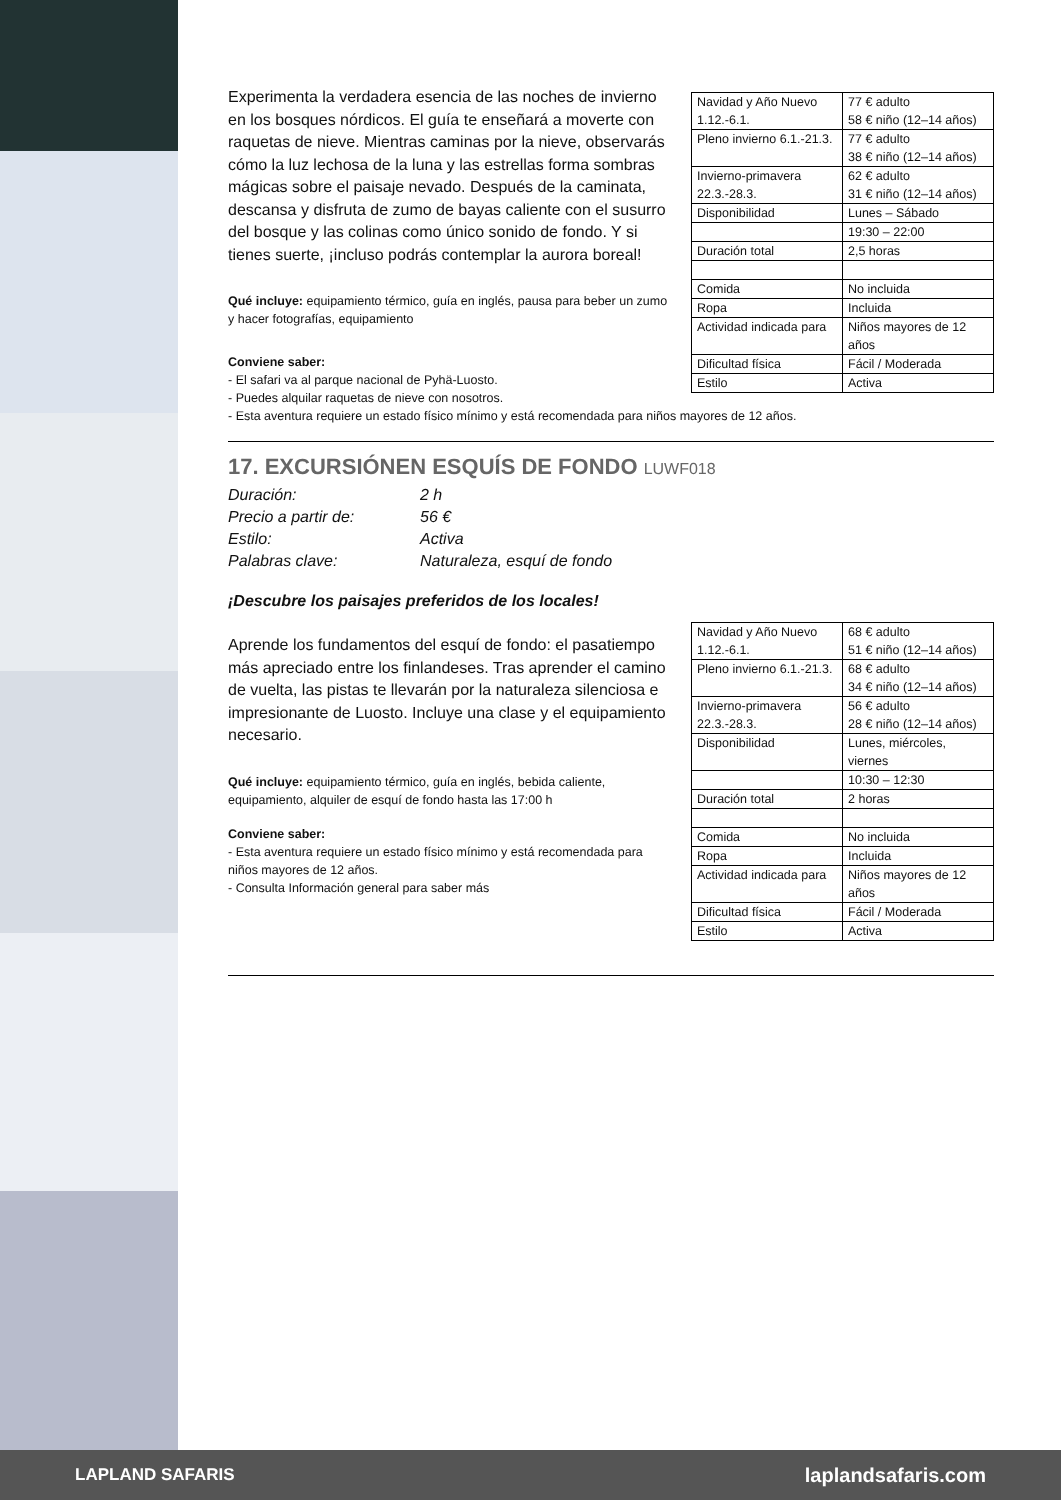Experimenta la verdadera esencia de las noches de invierno en los bosques nórdicos. El guía te enseñará a moverte con raquetas de nieve. Mientras caminas por la nieve, observarás cómo la luz lechosa de la luna y las estrellas forma sombras mágicas sobre el paisaje nevado. Después de la caminata, descansa y disfruta de zumo de bayas caliente con el susurro del bosque y las colinas como único sonido de fondo. Y si tienes suerte, ¡incluso podrás contemplar la aurora boreal!
Qué incluye: equipamiento térmico, guía en inglés, pausa para beber un zumo y hacer fotografías, equipamiento
| Navidad y Año Nuevo 1.12.-6.1. | 77 € adulto 58 € niño (12–14 años) |
| Pleno invierno 6.1.-21.3. | 77 € adulto 38 € niño (12–14 años) |
| Invierno-primavera 22.3.-28.3. | 62 € adulto 31 € niño (12–14 años) |
| Disponibilidad | Lunes – Sábado |
| | 19:30 – 22:00 |
| Duración total | 2,5 horas |
| Comida | No incluida |
| Ropa | Incluida |
| Actividad indicada para | Niños mayores de 12 años |
| Dificultad física | Fácil / Moderada |
| Estilo | Activa |
Conviene saber:
- El safari va al parque nacional de Pyhä-Luosto.
- Puedes alquilar raquetas de nieve con nosotros.
- Esta aventura requiere un estado físico mínimo y está recomendada para niños mayores de 12 años.
17. EXCURSIÓNEN ESQUÍS DE FONDO LUWF018
Duración: 2 h
Precio a partir de: 56 €
Estilo: Activa
Palabras clave: Naturaleza, esquí de fondo
¡Descubre los paisajes preferidos de los locales!
Aprende los fundamentos del esquí de fondo: el pasatiempo más apreciado entre los finlandeses. Tras aprender el camino de vuelta, las pistas te llevarán por la naturaleza silenciosa e impresionante de Luosto. Incluye una clase y el equipamiento necesario.
Qué incluye: equipamiento térmico, guía en inglés, bebida caliente, equipamiento, alquiler de esquí de fondo hasta las 17:00 h
Conviene saber:
- Esta aventura requiere un estado físico mínimo y está recomendada para niños mayores de 12 años.
- Consulta Información general para saber más
| Navidad y Año Nuevo 1.12.-6.1. | 68 € adulto 51 € niño (12–14 años) |
| Pleno invierno 6.1.-21.3. | 68 € adulto 34 € niño (12–14 años) |
| Invierno-primavera 22.3.-28.3. | 56 € adulto 28 € niño (12–14 años) |
| Disponibilidad | Lunes, miércoles, viernes |
| | 10:30 – 12:30 |
| Duración total | 2 horas |
| Comida | No incluida |
| Ropa | Incluida |
| Actividad indicada para | Niños mayores de 12 años |
| Dificultad física | Fácil / Moderada |
| Estilo | Activa |
LAPLAND SAFARIS laplandsafaris.com